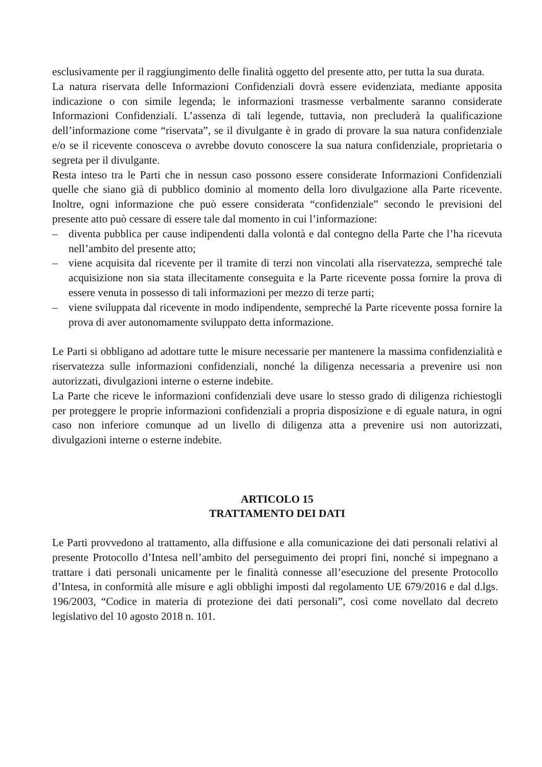esclusivamente per il raggiungimento delle finalità oggetto del presente atto, per tutta la sua durata.
La natura riservata delle Informazioni Confidenziali dovrà essere evidenziata, mediante apposita indicazione o con simile legenda; le informazioni trasmesse verbalmente saranno considerate Informazioni Confidenziali. L’assenza di tali legende, tuttavia, non precluderà la qualificazione dell’informazione come “riservata”, se il divulgante è in grado di provare la sua natura confidenziale e/o se il ricevente conosceva o avrebbe dovuto conoscere la sua natura confidenziale, proprietaria o segreta per il divulgante.
Resta inteso tra le Parti che in nessun caso possono essere considerate Informazioni Confidenziali quelle che siano già di pubblico dominio al momento della loro divulgazione alla Parte ricevente. Inoltre, ogni informazione che può essere considerata “confidenziale” secondo le previsioni del presente atto può cessare di essere tale dal momento in cui l’informazione:
– diventa pubblica per cause indipendenti dalla volontà e dal contegno della Parte che l’ha ricevuta nell’ambito del presente atto;
– viene acquisita dal ricevente per il tramite di terzi non vincolati alla riservatezza, sempreché tale acquisizione non sia stata illecitamente conseguita e la Parte ricevente possa fornire la prova di essere venuta in possesso di tali informazioni per mezzo di terze parti;
– viene sviluppata dal ricevente in modo indipendente, sempreché la Parte ricevente possa fornire la prova di aver autonomamente sviluppato detta informazione.
Le Parti si obbligano ad adottare tutte le misure necessarie per mantenere la massima confidenzialità e riservatezza sulle informazioni confidenziali, nonché la diligenza necessaria a prevenire usi non autorizzati, divulgazioni interne o esterne indebite.
La Parte che riceve le informazioni confidenziali deve usare lo stesso grado di diligenza richiestogli per proteggere le proprie informazioni confidenziali a propria disposizione e di eguale natura, in ogni caso non inferiore comunque ad un livello di diligenza atta a prevenire usi non autorizzati, divulgazioni interne o esterne indebite.
ARTICOLO 15
TRATTAMENTO DEI DATI
Le Parti provvedono al trattamento, alla diffusione e alla comunicazione dei dati personali relativi al presente Protocollo d’Intesa nell’ambito del perseguimento dei propri fini, nonché si impegnano a trattare i dati personali unicamente per le finalità connesse all’esecuzione del presente Protocollo d’Intesa, in conformità alle misure e agli obblighi imposti dal regolamento UE 679/2016 e dal d.lgs. 196/2003, “Codice in materia di protezione dei dati personali”, così come novellato dal decreto legislativo del 10 agosto 2018 n. 101.